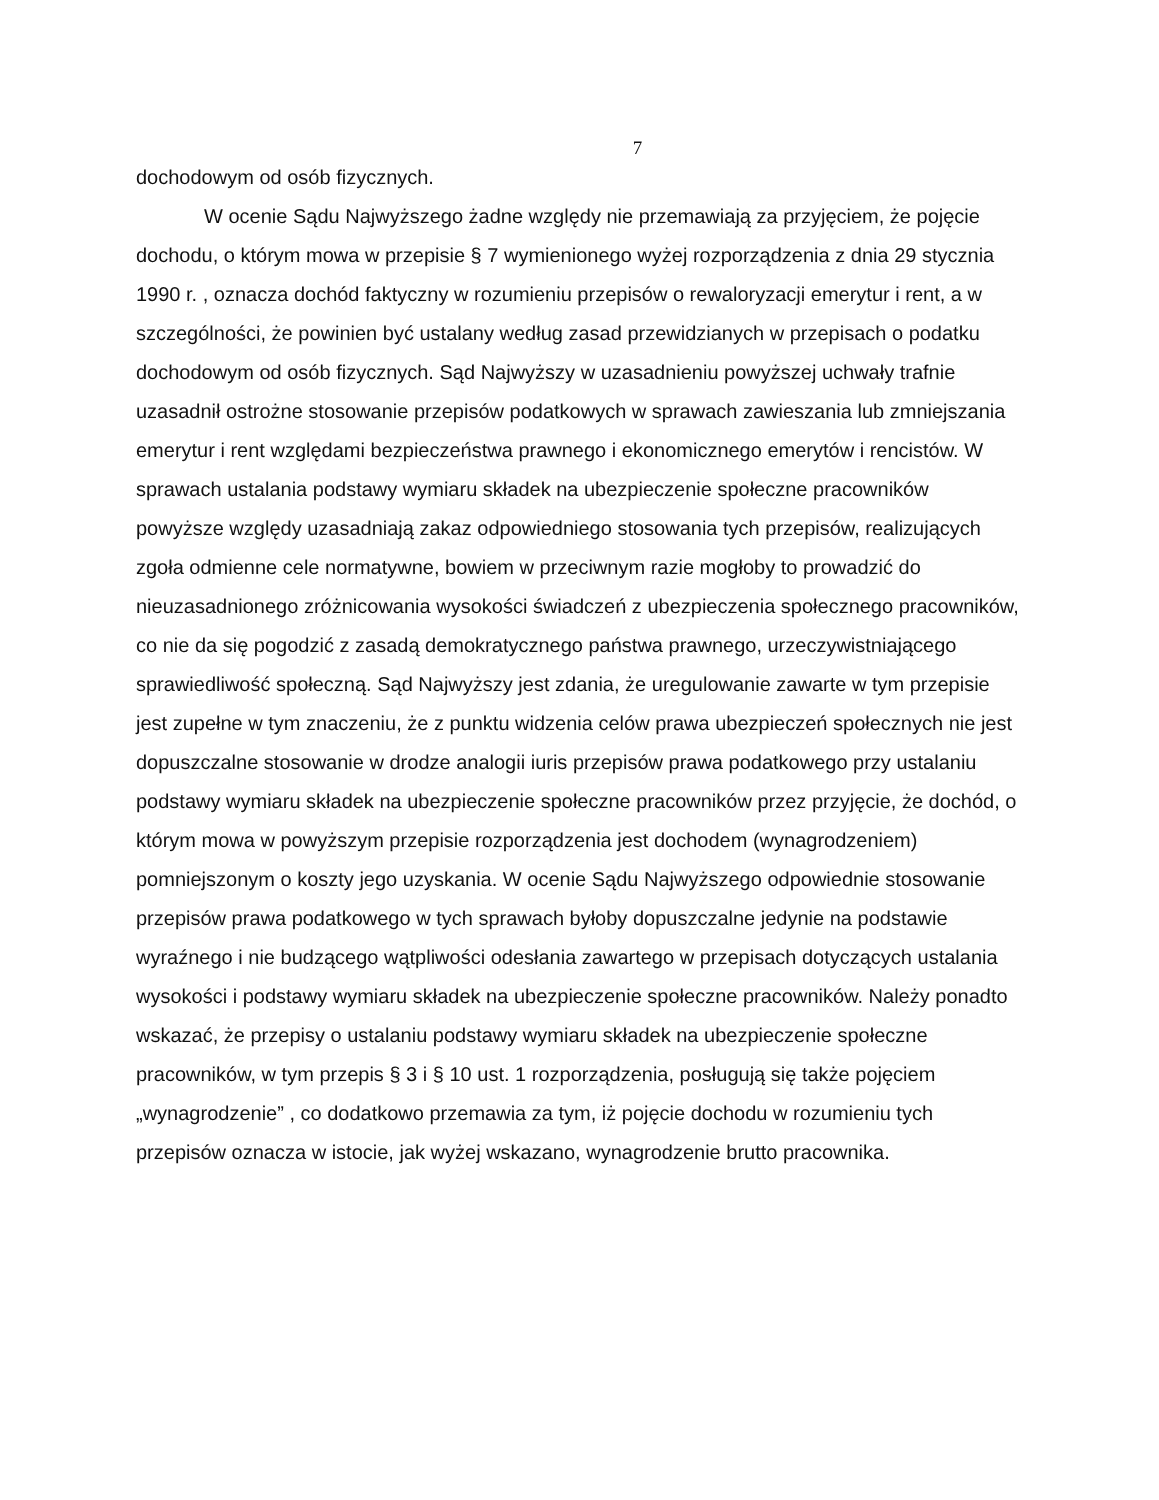7
dochodowym od osób fizycznych.
W ocenie Sądu Najwyższego żadne względy nie przemawiają za przyjęciem, że pojęcie dochodu, o którym mowa w przepisie § 7 wymienionego wyżej rozporządzenia z dnia 29 stycznia 1990 r. , oznacza dochód faktyczny w rozumieniu przepisów o rewaloryzacji emerytur i rent, a w szczególności, że powinien być ustalany według zasad przewidzianych w przepisach o podatku dochodowym od osób fizycznych. Sąd Najwyższy w uzasadnieniu powyższej uchwały trafnie uzasadnił ostrożne stosowanie przepisów podatkowych w sprawach zawieszania lub zmniejszania emerytur i rent względami bezpieczeństwa prawnego i ekonomicznego emerytów i rencistów. W sprawach ustalania podstawy wymiaru składek na ubezpieczenie społeczne pracowników powyższe względy uzasadniają zakaz odpowiedniego stosowania tych przepisów, realizujących zgoła odmienne cele normatywne, bowiem w przeciwnym razie mogłoby to prowadzić do nieuzasadnionego zróżnicowania wysokości świadczeń z ubezpieczenia społecznego pracowników, co nie da się pogodzić z zasadą demokratycznego państwa prawnego, urzeczywistniającego sprawiedliwość społeczną. Sąd Najwyższy jest zdania, że uregulowanie zawarte w tym przepisie jest zupełne w tym znaczeniu, że z punktu widzenia celów prawa ubezpieczeń społecznych nie jest dopuszczalne stosowanie w drodze analogii iuris przepisów prawa podatkowego przy ustalaniu podstawy wymiaru składek na ubezpieczenie społeczne pracowników przez przyjęcie, że dochód, o którym mowa w powyższym przepisie rozporządzenia jest dochodem (wynagrodzeniem) pomniejszonym o koszty jego uzyskania. W ocenie Sądu Najwyższego odpowiednie stosowanie przepisów prawa podatkowego w tych sprawach byłoby dopuszczalne jedynie na podstawie wyraźnego i nie budzącego wątpliwości odesłania zawartego w przepisach dotyczących ustalania wysokości i podstawy wymiaru składek na ubezpieczenie społeczne pracowników. Należy ponadto wskazać, że przepisy o ustalaniu podstawy wymiaru składek na ubezpieczenie społeczne pracowników, w tym przepis § 3 i § 10 ust. 1 rozporządzenia, posługują się także pojęciem „wynagrodzenie” , co dodatkowo przemawia za tym, iż pojęcie dochodu w rozumieniu tych przepisów oznacza w istocie, jak wyżej wskazano, wynagrodzenie brutto pracownika.